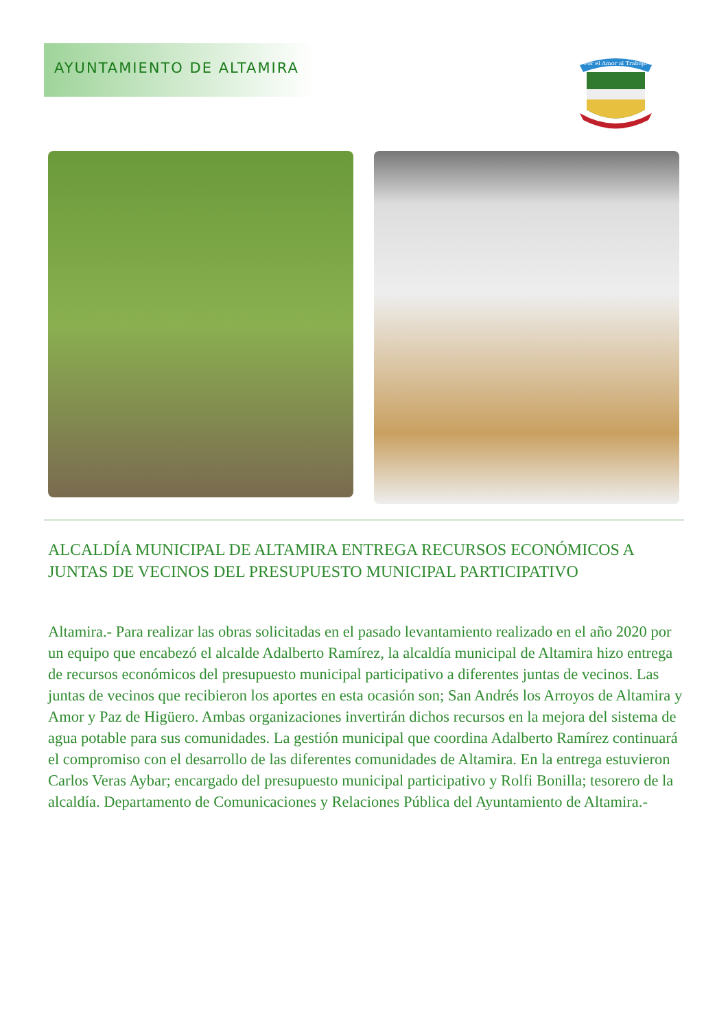AYUNTAMIENTO DE ALTAMIRA
Por el Amor al Trabajo
ALCALDÍA MUNICIPAL DE ALTAMIRA ENTREGA RECURSOS ECONÓMICOS A JUNTAS DE VECINOS DEL PRESUPUESTO MUNICIPAL PARTICIPATIVO
Altamira.- Para realizar las obras solicitadas en el pasado levantamiento realizado en el año 2020 por un equipo que encabezó el alcalde Adalberto Ramírez, la alcaldía municipal de Altamira hizo entrega de recursos económicos del presupuesto municipal participativo a diferentes juntas de vecinos. Las juntas de vecinos que recibieron los aportes en esta ocasión son; San Andrés los Arroyos de Altamira y Amor y Paz de Higüero. Ambas organizaciones invertirán dichos recursos en la mejora del sistema de agua potable para sus comunidades. La gestión municipal que coordina Adalberto Ramírez continuará el compromiso con el desarrollo de las diferentes comunidades de Altamira. En la entrega estuvieron Carlos Veras Aybar; encargado del presupuesto municipal participativo y Rolfi Bonilla; tesorero de la alcaldía. Departamento de Comunicaciones y Relaciones Pública del Ayuntamiento de Altamira.-